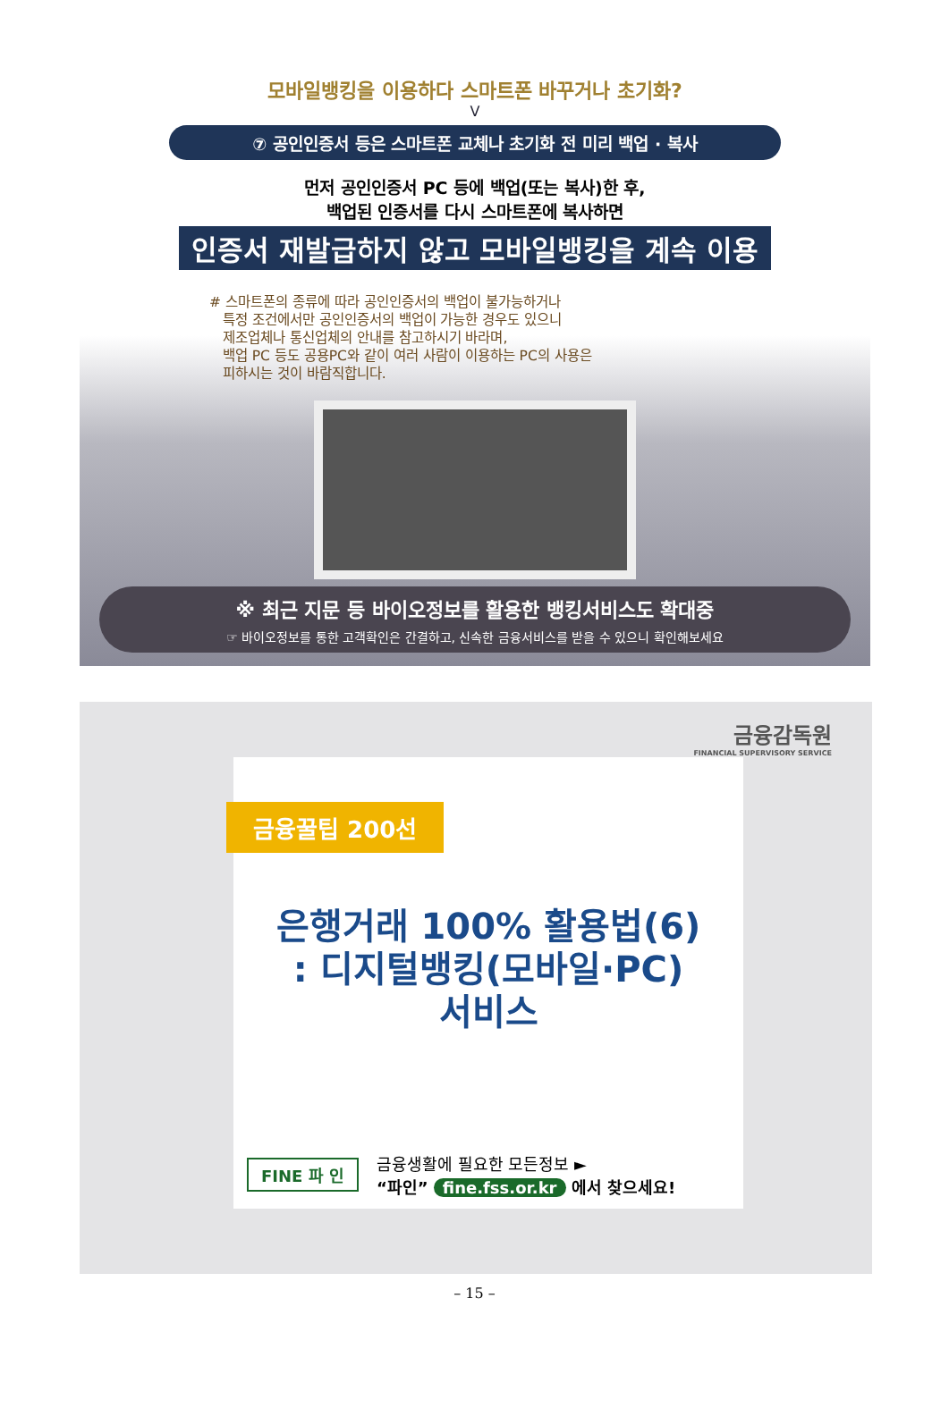모바일뱅킹을 이용하다 스마트폰 바꾸거나 초기화?
V
⑦ 공인인증서 등은 스마트폰 교체나 초기화 전 미리 백업 · 복사
먼저 공인인증서 PC 등에 백업(또는 복사)한 후,
백업된 인증서를 다시 스마트폰에 복사하면
인증서 재발급하지 않고 모바일뱅킹을 계속 이용
# 스마트폰의 종류에 따라 공인인증서의 백업이 불가능하거나
특정 조건에서만 공인인증서의 백업이 가능한 경우도 있으니
제조업체나 통신업체의 안내를 참고하시기 바라며,
백업 PC 등도 공용PC와 같이 여러 사람이 이용하는 PC의 사용은
피하시는 것이 바람직합니다.
※ 최근 지문 등 바이오정보를 활용한 뱅킹서비스도 확대중
☞ 바이오정보를 통한 고객확인은 간결하고, 신속한 금융서비스를 받을 수 있으니 확인해보세요
금융감독원
FINANCIAL SUPERVISORY SERVICE
금융꿀팁 200선
은행거래 100% 활용법(6)
: 디지털뱅킹(모바일·PC)
서비스
FINE 파 인
금융생활에 필요한 모든정보 ►
“파인” fine.fss.or.kr 에서 찾으세요!
– 15 –